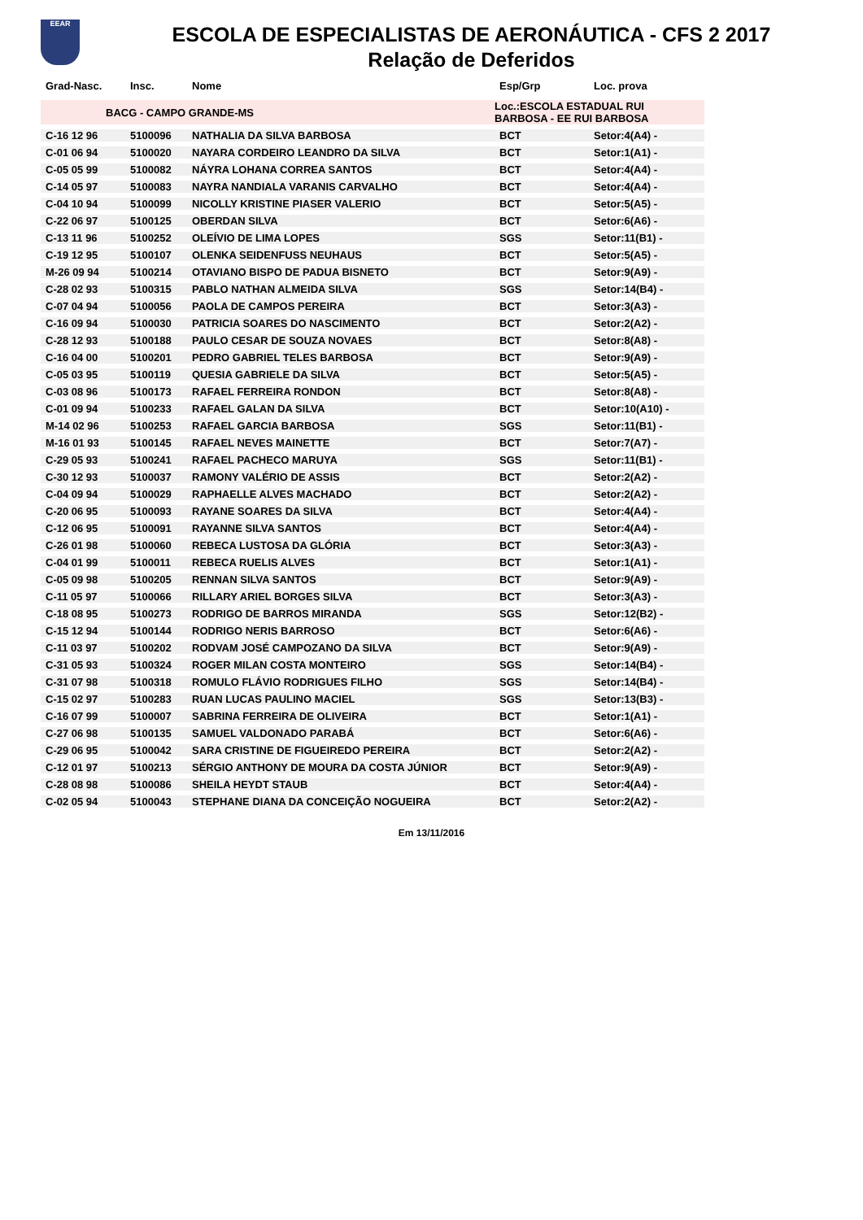EEAR
ESCOLA DE ESPECIALISTAS DE AERONÁUTICA - CFS 2 2017
Relação de Deferidos
| Grad-Nasc. | Insc. | Nome | Esp/Grp | Loc. prova |
| --- | --- | --- | --- | --- |
| BACG - CAMPO GRANDE-MS | | | Loc.:ESCOLA ESTADUAL RUI BARBOSA - EE RUI BARBOSA | |
| C-16 12 96 | 5100096 | NATHALIA DA SILVA BARBOSA | BCT | Setor:4(A4) - |
| C-01 06 94 | 5100020 | NAYARA CORDEIRO LEANDRO DA SILVA | BCT | Setor:1(A1) - |
| C-05 05 99 | 5100082 | NÁYRA LOHANA CORREA SANTOS | BCT | Setor:4(A4) - |
| C-14 05 97 | 5100083 | NAYRA NANDIALA VARANIS CARVALHO | BCT | Setor:4(A4) - |
| C-04 10 94 | 5100099 | NICOLLY KRISTINE PIASER VALERIO | BCT | Setor:5(A5) - |
| C-22 06 97 | 5100125 | OBERDAN SILVA | BCT | Setor:6(A6) - |
| C-13 11 96 | 5100252 | OLEÍVIO DE LIMA LOPES | SGS | Setor:11(B1) - |
| C-19 12 95 | 5100107 | OLENKA SEIDENFUSS NEUHAUS | BCT | Setor:5(A5) - |
| M-26 09 94 | 5100214 | OTAVIANO BISPO DE PADUA BISNETO | BCT | Setor:9(A9) - |
| C-28 02 93 | 5100315 | PABLO NATHAN ALMEIDA SILVA | SGS | Setor:14(B4) - |
| C-07 04 94 | 5100056 | PAOLA DE CAMPOS PEREIRA | BCT | Setor:3(A3) - |
| C-16 09 94 | 5100030 | PATRICIA SOARES DO NASCIMENTO | BCT | Setor:2(A2) - |
| C-28 12 93 | 5100188 | PAULO CESAR DE SOUZA NOVAES | BCT | Setor:8(A8) - |
| C-16 04 00 | 5100201 | PEDRO GABRIEL TELES BARBOSA | BCT | Setor:9(A9) - |
| C-05 03 95 | 5100119 | QUESIA GABRIELE DA SILVA | BCT | Setor:5(A5) - |
| C-03 08 96 | 5100173 | RAFAEL FERREIRA RONDON | BCT | Setor:8(A8) - |
| C-01 09 94 | 5100233 | RAFAEL GALAN DA SILVA | BCT | Setor:10(A10) - |
| M-14 02 96 | 5100253 | RAFAEL GARCIA BARBOSA | SGS | Setor:11(B1) - |
| M-16 01 93 | 5100145 | RAFAEL NEVES MAINETTE | BCT | Setor:7(A7) - |
| C-29 05 93 | 5100241 | RAFAEL PACHECO MARUYA | SGS | Setor:11(B1) - |
| C-30 12 93 | 5100037 | RAMONY VALÉRIO DE ASSIS | BCT | Setor:2(A2) - |
| C-04 09 94 | 5100029 | RAPHAELLE ALVES MACHADO | BCT | Setor:2(A2) - |
| C-20 06 95 | 5100093 | RAYANE SOARES DA SILVA | BCT | Setor:4(A4) - |
| C-12 06 95 | 5100091 | RAYANNE SILVA SANTOS | BCT | Setor:4(A4) - |
| C-26 01 98 | 5100060 | REBECA LUSTOSA DA GLÓRIA | BCT | Setor:3(A3) - |
| C-04 01 99 | 5100011 | REBECA RUELIS ALVES | BCT | Setor:1(A1) - |
| C-05 09 98 | 5100205 | RENNAN SILVA SANTOS | BCT | Setor:9(A9) - |
| C-11 05 97 | 5100066 | RILLARY ARIEL BORGES SILVA | BCT | Setor:3(A3) - |
| C-18 08 95 | 5100273 | RODRIGO DE BARROS MIRANDA | SGS | Setor:12(B2) - |
| C-15 12 94 | 5100144 | RODRIGO NERIS BARROSO | BCT | Setor:6(A6) - |
| C-11 03 97 | 5100202 | RODVAM JOSÉ CAMPOZANO DA SILVA | BCT | Setor:9(A9) - |
| C-31 05 93 | 5100324 | ROGER MILAN COSTA MONTEIRO | SGS | Setor:14(B4) - |
| C-31 07 98 | 5100318 | ROMULO FLÁVIO RODRIGUES FILHO | SGS | Setor:14(B4) - |
| C-15 02 97 | 5100283 | RUAN LUCAS PAULINO MACIEL | SGS | Setor:13(B3) - |
| C-16 07 99 | 5100007 | SABRINA FERREIRA DE OLIVEIRA | BCT | Setor:1(A1) - |
| C-27 06 98 | 5100135 | SAMUEL VALDONADO PARABÁ | BCT | Setor:6(A6) - |
| C-29 06 95 | 5100042 | SARA CRISTINE DE FIGUEIREDO PEREIRA | BCT | Setor:2(A2) - |
| C-12 01 97 | 5100213 | SÉRGIO ANTHONY DE MOURA DA COSTA JÚNIOR | BCT | Setor:9(A9) - |
| C-28 08 98 | 5100086 | SHEILA HEYDT STAUB | BCT | Setor:4(A4) - |
| C-02 05 94 | 5100043 | STEPHANE DIANA DA CONCEIÇÃO NOGUEIRA | BCT | Setor:2(A2) - |
Em 13/11/2016